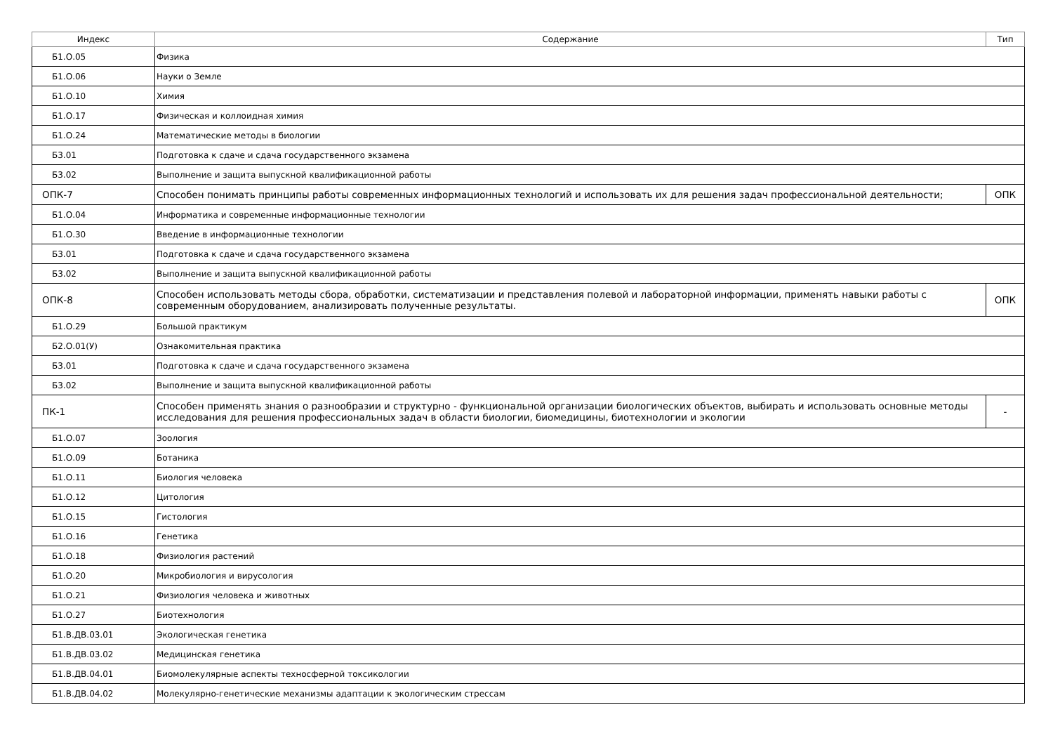| Индекс | Содержание | Тип |
| --- | --- | --- |
| Б1.О.05 | Физика | |
| Б1.О.06 | Науки о Земле | |
| Б1.О.10 | Химия | |
| Б1.О.17 | Физическая и коллоидная химия | |
| Б1.О.24 | Математические методы в биологии | |
| Б3.01 | Подготовка к сдаче и сдача государственного экзамена | |
| Б3.02 | Выполнение и защита выпускной квалификационной работы | |
| ОПК-7 | Способен понимать принципы работы современных информационных технологий и использовать их для решения задач профессиональной деятельности; | ОПК |
| Б1.О.04 | Информатика и современные информационные технологии | |
| Б1.О.30 | Введение в информационные технологии | |
| Б3.01 | Подготовка к сдаче и сдача государственного экзамена | |
| Б3.02 | Выполнение и защита выпускной квалификационной работы | |
| ОПК-8 | Способен использовать методы сбора, обработки, систематизации и представления полевой и лабораторной информации, применять навыки работы с современным оборудованием, анализировать полученные результаты. | ОПК |
| Б1.О.29 | Большой практикум | |
| Б2.О.01(У) | Ознакомительная практика | |
| Б3.01 | Подготовка к сдаче и сдача государственного экзамена | |
| Б3.02 | Выполнение и защита выпускной квалификационной работы | |
| ПК-1 | Способен применять знания о разнообразии и структурно - функциональной организации биологических объектов, выбирать и использовать основные методы исследования для решения профессиональных задач в области биологии, биомедицины, биотехнологии и экологии | - |
| Б1.О.07 | Зоология | |
| Б1.О.09 | Ботаника | |
| Б1.О.11 | Биология человека | |
| Б1.О.12 | Цитология | |
| Б1.О.15 | Гистология | |
| Б1.О.16 | Генетика | |
| Б1.О.18 | Физиология растений | |
| Б1.О.20 | Микробиология и вирусология | |
| Б1.О.21 | Физиология человека и животных | |
| Б1.О.27 | Биотехнология | |
| Б1.В.ДВ.03.01 | Экологическая генетика | |
| Б1.В.ДВ.03.02 | Медицинская генетика | |
| Б1.В.ДВ.04.01 | Биомолекулярные аспекты техносферной токсикологии | |
| Б1.В.ДВ.04.02 | Молекулярно-генетические механизмы адаптации к экологическим стрессам | |